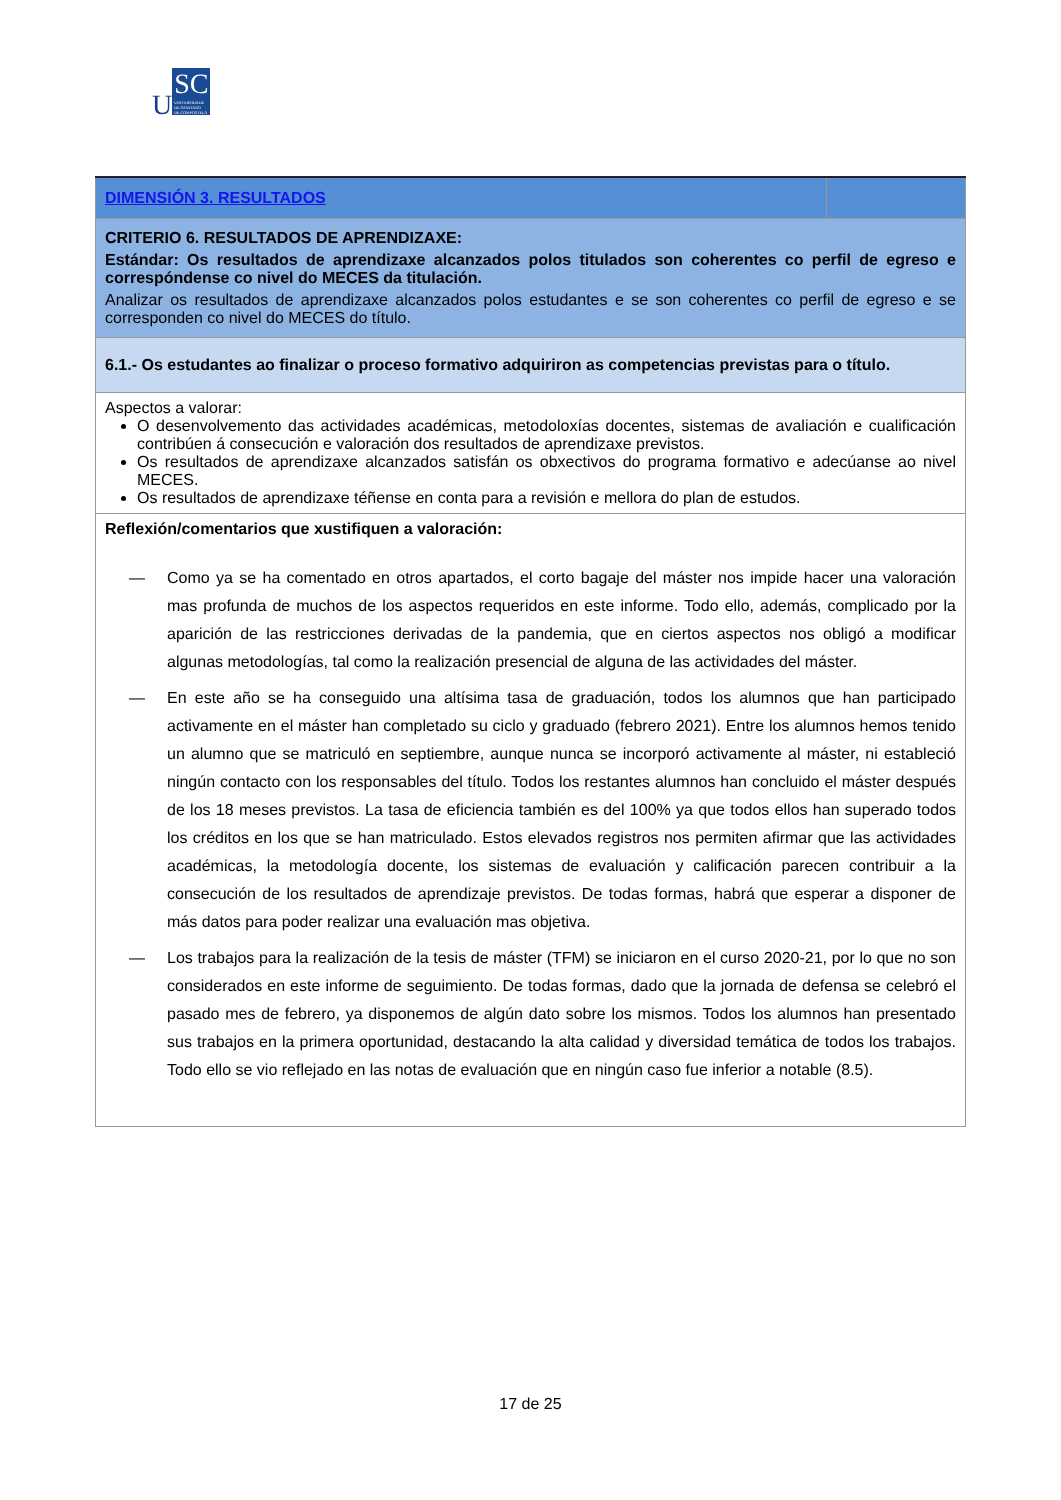USC UNIVERSIDADE
DE SANTIAGO
DE COMPOSTELA
| DIMENSIÓN 3. RESULTADOS | |
| CRITERIO 6. RESULTADOS DE APRENDIZAXE: Estándar: Os resultados de aprendizaxe alcanzados polos titulados son coherentes co perfil de egreso e correspóndense co nivel do MECES da titulación. Analizar os resultados de aprendizaxe alcanzados polos estudantes e se son coherentes co perfil de egreso e se corresponden co nivel do MECES do título. | |
| 6.1.- Os estudantes ao finalizar o proceso formativo adquiriron as competencias previstas para o título. | |
| Aspectos a valorar: O desenvolvemento das actividades académicas, metodoloxías docentes, sistemas de avaliación e cualificación contribúen á consecución e valoración dos resultados de aprendizaxe previstos. Os resultados de aprendizaxe alcanzados satisfán os obxectivos do programa formativo e adecúanse ao nivel MECES. Os resultados de aprendizaxe téñense en conta para a revisión e mellora do plan de estudos. | |
| Reflexión/comentarios que xustifiquen a valoración: — Como ya se ha comentado en otros apartados, el corto bagaje del máster nos impide hacer una valoración mas profunda de muchos de los aspectos requeridos en este informe. Todo ello, además, complicado por la aparición de las restricciones derivadas de la pandemia, que en ciertos aspectos nos obligó a modificar algunas metodologías, tal como la realización presencial de alguna de las actividades del máster. — En este año se ha conseguido una altísima tasa de graduación, todos los alumnos que han participado activamente en el máster han completado su ciclo y graduado (febrero 2021). Entre los alumnos hemos tenido un alumno que se matriculó en septiembre, aunque nunca se incorporó activamente al máster, ni estableció ningún contacto con los responsables del título. Todos los restantes alumnos han concluido el máster después de los 18 meses previstos. La tasa de eficiencia también es del 100% ya que todos ellos han superado todos los créditos en los que se han matriculado. Estos elevados registros nos permiten afirmar que las actividades académicas, la metodología docente, los sistemas de evaluación y calificación parecen contribuir a la consecución de los resultados de aprendizaje previstos. De todas formas, habrá que esperar a disponer de más datos para poder realizar una evaluación mas objetiva. — Los trabajos para la realización de la tesis de máster (TFM) se iniciaron en el curso 2020-21, por lo que no son considerados en este informe de seguimiento. De todas formas, dado que la jornada de defensa se celebró el pasado mes de febrero, ya disponemos de algún dato sobre los mismos. Todos los alumnos han presentado sus trabajos en la primera oportunidad, destacando la alta calidad y diversidad temática de todos los trabajos. Todo ello se vio reflejado en las notas de evaluación que en ningún caso fue inferior a notable (8.5). | |
17 de 25